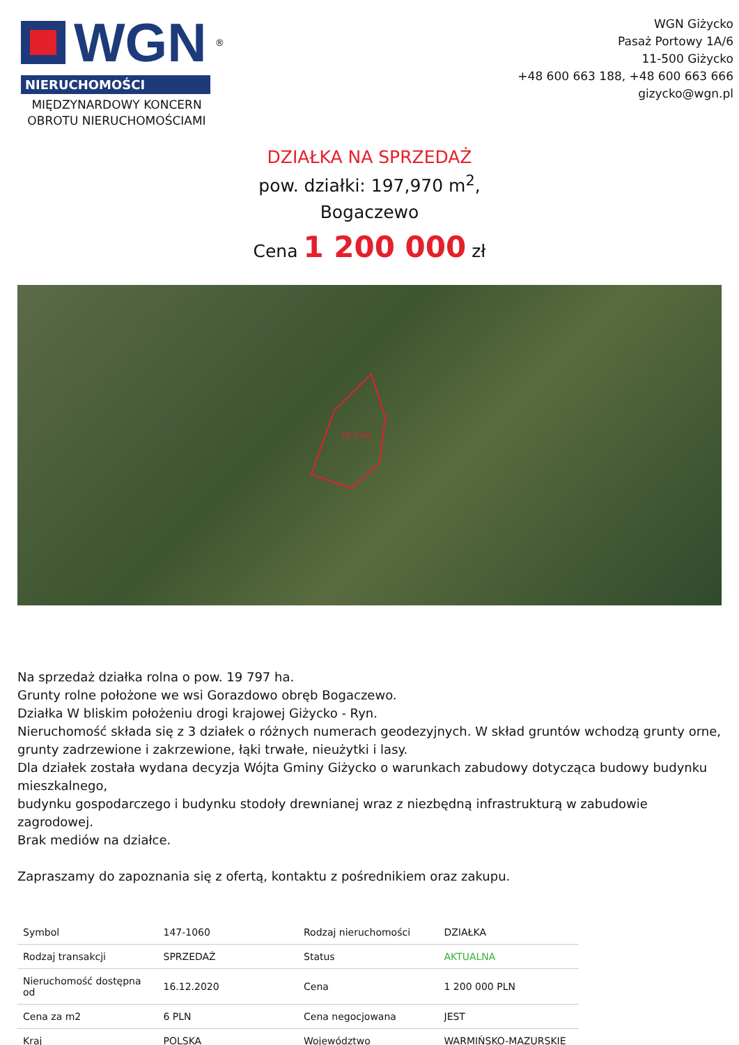WGN<sup>®</sup>
NIERUCHOMOŚCI
MIĘDZYNARDOWY KONCERN OBROTU NIERUCHOMOŚCIAMI
WGN Giżycko
Pasaż Portowy 1A/6
11-500 Giżycko
+48 600 663 188, +48 600 663 666
gizycko@wgn.pl
DZIAŁKA NA SPRZEDAŻ
pow. działki: 197,970 m<sup>2</sup>,
Bogaczewo
Cena 1 200 000 zł
19,7 Ha
Na sprzedaż działka rolna o pow. 19 797 ha.
Grunty rolne położone we wsi Gorazdowo obręb Bogaczewo.
Działka W bliskim położeniu drogi krajowej Giżycko - Ryn.
Nieruchomość składa się z 3 działek o różnych numerach geodezyjnych. W skład gruntów wchodzą grunty orne, grunty zadrzewione i zakrzewione, łąki trwałe, nieużytki i lasy.
Dla działek została wydana decyzja Wójta Gminy Giżycko o warunkach zabudowy dotycząca budowy budynku mieszkalnego,
budynku gospodarczego i budynku stodoły drewnianej wraz z niezbędną infrastrukturą w zabudowie zagrodowej.
Brak mediów na działce.
Zapraszamy do zapoznania się z ofertą, kontaktu z pośrednikiem oraz zakupu.
| Symbol | 147-1060 | Rodzaj nieruchomości | DZIAŁKA |
| Rodzaj transakcji | SPRZEDAŻ | Status | AKTUALNA |
| Nieruchomość dostępna od | 16.12.2020 | Cena | 1 200 000 PLN |
| Cena za m2 | 6 PLN | Cena negocjowana | JEST |
| Kraj | POLSKA | Województwo | WARMIŃSKO-MAZURSKIE |